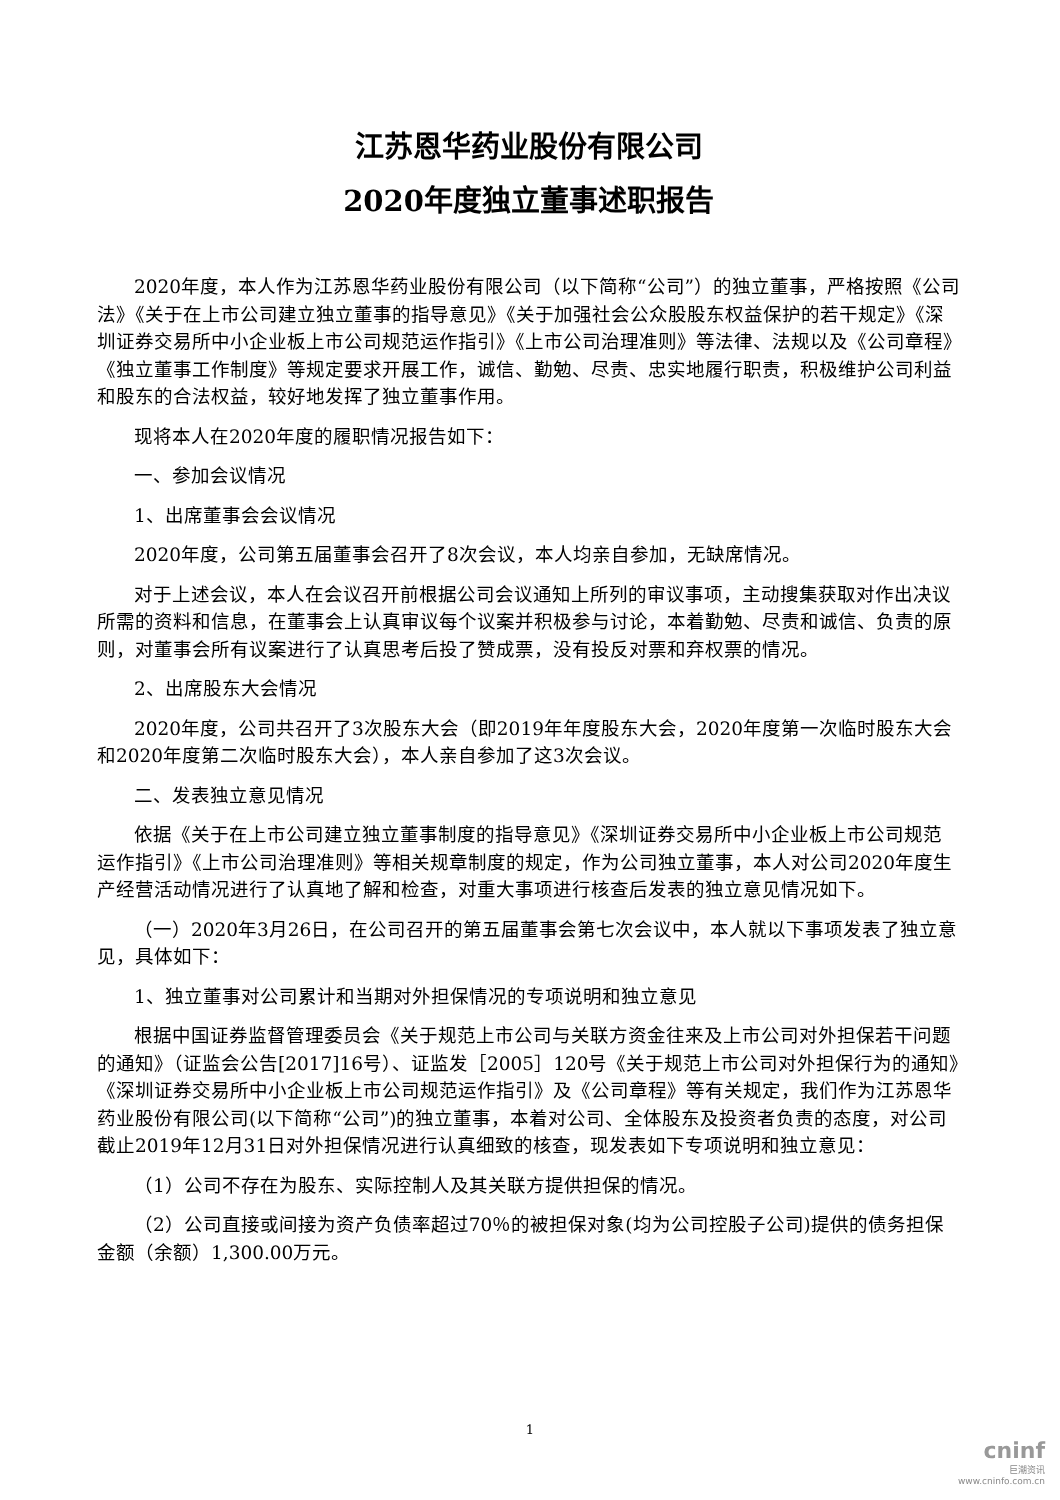江苏恩华药业股份有限公司
2020年度独立董事述职报告
2020年度，本人作为江苏恩华药业股份有限公司（以下简称“公司”）的独立董事，严格按照《公司法》《关于在上市公司建立独立董事的指导意见》《关于加强社会公众股股东权益保护的若干规定》《深圳证券交易所中小企业板上市公司规范运作指引》《上市公司治理准则》等法律、法规以及《公司章程》《独立董事工作制度》等规定要求开展工作，诚信、勤勉、尽责、忠实地履行职责，积极维护公司利益和股东的合法权益，较好地发挥了独立董事作用。
现将本人在2020年度的履职情况报告如下：
一、参加会议情况
1、出席董事会会议情况
2020年度，公司第五届董事会召开了8次会议，本人均亲自参加，无缺席情况。
对于上述会议，本人在会议召开前根据公司会议通知上所列的审议事项，主动搜集获取对作出决议所需的资料和信息，在董事会上认真审议每个议案并积极参与讨论，本着勤勉、尽责和诚信、负责的原则，对董事会所有议案进行了认真思考后投了赞成票，没有投反对票和弃权票的情况。
2、出席股东大会情况
2020年度，公司共召开了3次股东大会（即2019年年度股东大会，2020年度第一次临时股东大会和2020年度第二次临时股东大会），本人亲自参加了这3次会议。
二、发表独立意见情况
依据《关于在上市公司建立独立董事制度的指导意见》《深圳证券交易所中小企业板上市公司规范运作指引》《上市公司治理准则》等相关规章制度的规定，作为公司独立董事，本人对公司2020年度生产经营活动情况进行了认真地了解和检查，对重大事项进行核查后发表的独立意见情况如下。
（一）2020年3月26日，在公司召开的第五届董事会第七次会议中，本人就以下事项发表了独立意见，具体如下：
1、独立董事对公司累计和当期对外担保情况的专项说明和独立意见
根据中国证券监督管理委员会《关于规范上市公司与关联方资金往来及上市公司对外担保若干问题的通知》（证监会公告[2017]16号）、证监发［2005］120号《关于规范上市公司对外担保行为的通知》《深圳证券交易所中小企业板上市公司规范运作指引》及《公司章程》等有关规定，我们作为江苏恩华药业股份有限公司(以下简称“公司”)的独立董事，本着对公司、全体股东及投资者负责的态度，对公司截止2019年12月31日对外担保情况进行认真细致的核查，现发表如下专项说明和独立意见：
（1）公司不存在为股东、实际控制人及其关联方提供担保的情况。
（2）公司直接或间接为资产负债率超过70％的被担保对象(均为公司控股子公司)提供的债务担保金额（余额）1,300.00万元。
1
cninf
巨潮资讯
www.cninfo.com.cn